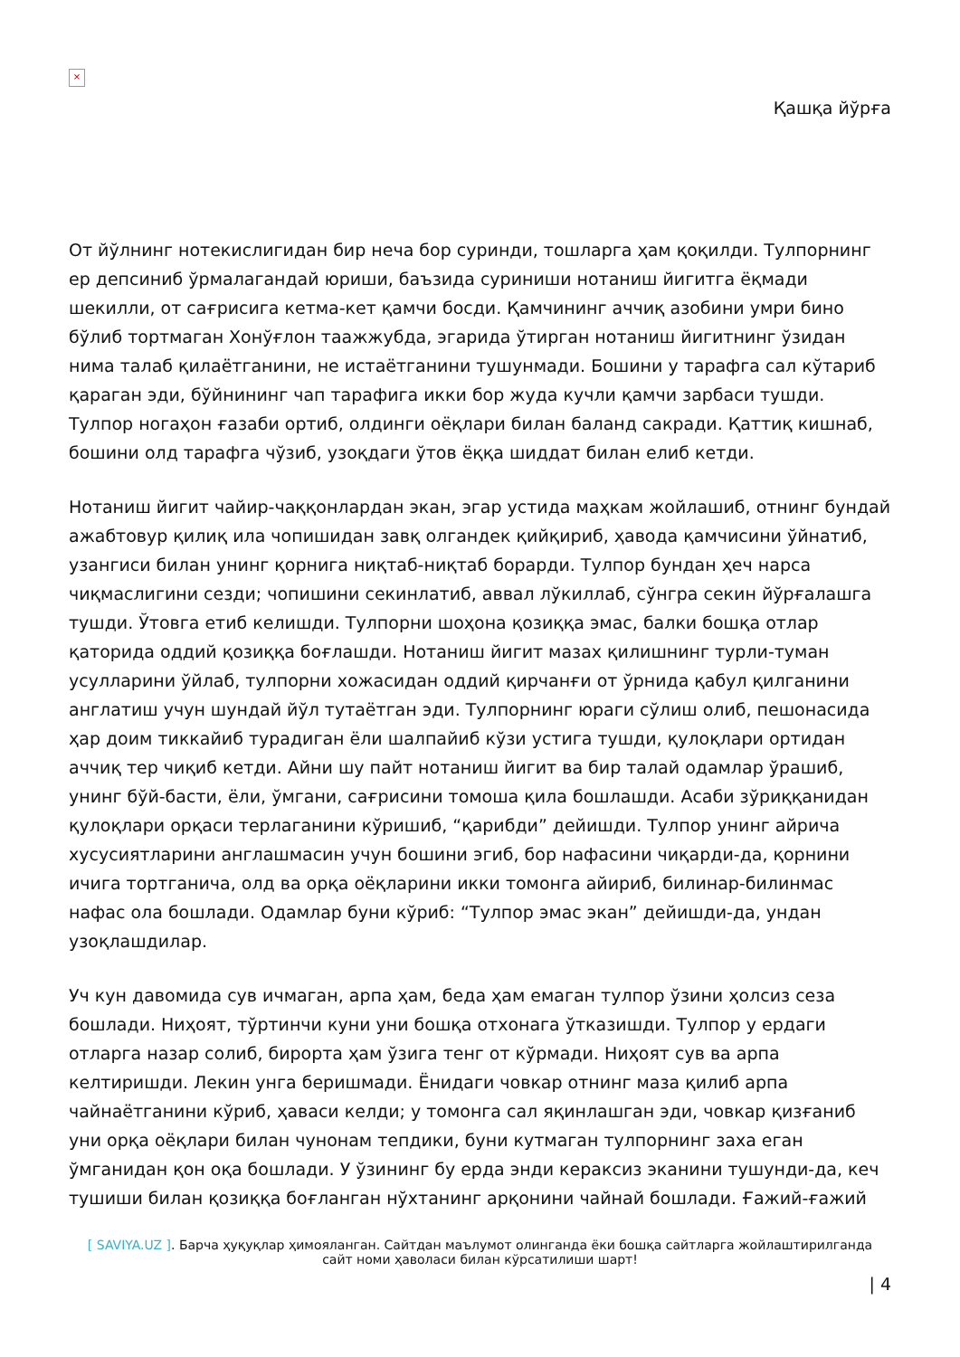×
Қашқа йўрға
От йўлнинг нотекислигидан бир неча бор суринди, тошларга ҳам қоқилди. Тулпорнинг ер депсиниб ўрмалагандай юриши, баъзида суриниши нотаниш йигитга ёқмади шекилли, от сағрисига кетма-кет қамчи босди. Қамчининг аччиқ азобини умри бино бўлиб тортмаган Хонўғлон таажжубда, эгарида ўтирган нотаниш йигитнинг ўзидан нима талаб қилаётганини, не истаётганини тушунмади. Бошини у тарафга сал кўтариб қараган эди, бўйнининг чап тарафига икки бор жуда кучли қамчи зарбаси тушди. Тулпор ногаҳон ғазаби ортиб, олдинги оёқлари билан баланд сакради. Қаттиқ кишнаб, бошини олд тарафга чўзиб, узоқдаги ўтов ёққа шиддат билан елиб кетди.
Нотаниш йигит чайир-чаққонлардан экан, эгар устида маҳкам жойлашиб, отнинг бундай ажабтовур қилиқ ила чопишидан завқ олгандек қийқириб, ҳавода қамчисини ўйнатиб, узангиси билан унинг қорнига ниқтаб-ниқтаб борарди. Тулпор бундан ҳеч нарса чиқмаслигини сезди; чопишини секинлатиб, аввал лўкиллаб, сўнгра секин йўрғалашга тушди. Ўтовга етиб келишди. Тулпорни шоҳона қозиққа эмас, балки бошқа отлар қаторида оддий қозиққа боғлашди. Нотаниш йигит мазах қилишнинг турли-туман усулларини ўйлаб, тулпорни хожасидан оддий қирчанғи от ўрнида қабул қилганини англатиш учун шундай йўл тутаётган эди. Тулпорнинг юраги сўлиш олиб, пешонасида ҳар доим тиккайиб турадиган ёли шалпайиб кўзи устига тушди, қулоқлари ортидан аччиқ тер чиқиб кетди. Айни шу пайт нотаниш йигит ва бир талай одамлар ўрашиб, унинг бўй-басти, ёли, ўмгани, сағрисини томоша қила бошлашди. Асаби зўриққанидан қулоқлари орқаси терлаганини кўришиб, “қарибди” дейишди. Тулпор унинг айрича хусусиятларини англашмасин учун бошини эгиб, бор нафасини чиқарди-да, қорнини ичига тортганича, олд ва орқа оёқларини икки томонга айириб, билинар-билинмас нафас ола бошлади. Одамлар буни кўриб: “Тулпор эмас экан” дейишди-да, ундан узоқлашдилар.
Уч кун давомида сув ичмаган, арпа ҳам, беда ҳам емаган тулпор ўзини ҳолсиз сеза бошлади. Ниҳоят, тўртинчи куни уни бошқа отхонага ўтказишди. Тулпор у ердаги отларга назар солиб, бирорта ҳам ўзига тенг от кўрмади. Ниҳоят сув ва арпа келтиришди. Лекин унга беришмади. Ёнидаги човкар отнинг маза қилиб арпа чайнаётганини кўриб, ҳаваси келди; у томонга сал яқинлашган эди, човкар қизғаниб уни орқа оёқлари билан чунонам тепдики, буни кутмаган тулпорнинг заха еган ўмганидан қон оқа бошлади. У ўзининг бу ерда энди кераксиз эканини тушунди-да, кеч тушиши билан қозиққа боғланган нўхтанинг арқонини чайнай бошлади. Ғажий-ғажий
[ SAVIYA.UZ ]. Барча ҳуқуқлар ҳимояланган. Сайтдан маълумот олинганда ёки бошқа сайтларга жойлаштирилганда
сайт номи ҳаволаси билан кўрсатилиши шарт!
| 4